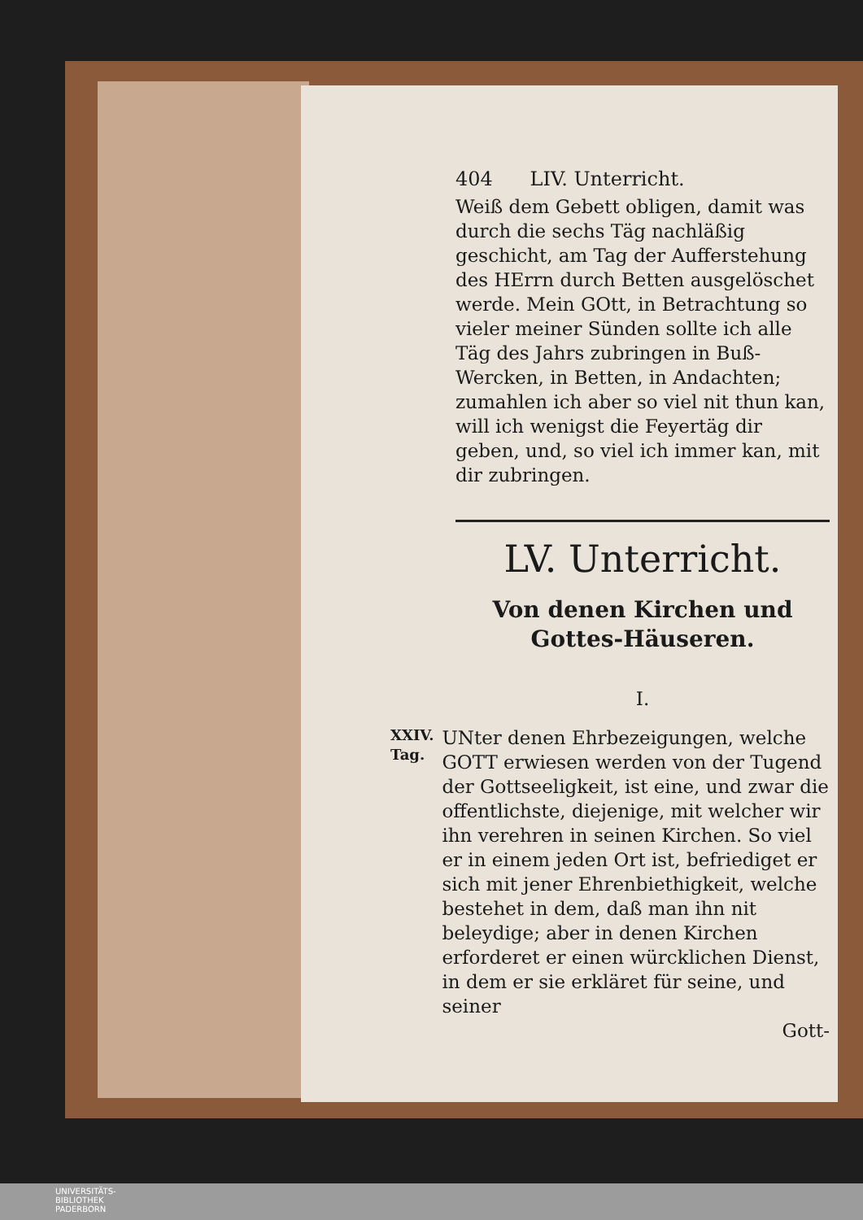404 LIV. Unterricht.
Weiß dem Gebett obligen, damit was durch die sechs Täg nachläßig geschicht, am Tag der Aufferstehung des HErrn durch Betten ausgelöschet werde. Mein GOtt, in Betrachtung so vieler meiner Sünden sollte ich alle Täg des Jahrs zubringen in Buß-Wercken, in Betten, in Andachten; zumahlen ich aber so viel nit thun kan, will ich wenigst die Feyertäg dir geben, und, so viel ich immer kan, mit dir zubringen.
LV. Unterricht.
Von denen Kirchen und Gottes-Häuseren.
I.
XXIV.
Tag.
UNter denen Ehrbezeigungen, welche GOTT erwiesen werden von der Tugend der Gottseeligkeit, ist eine, und zwar die offentlichste, diejenige, mit welcher wir ihn verehren in seinen Kirchen. So viel er in einem jeden Ort ist, befriediget er sich mit jener Ehrenbiethigkeit, welche bestehet in dem, daß man ihn nit beleydige; aber in denen Kirchen erforderet er einen würcklichen Dienst, in dem er sie erkläret für seine, und seiner
Gott-
UNIVERSITÄTS-
BIBLIOTHEK
PADERBORN